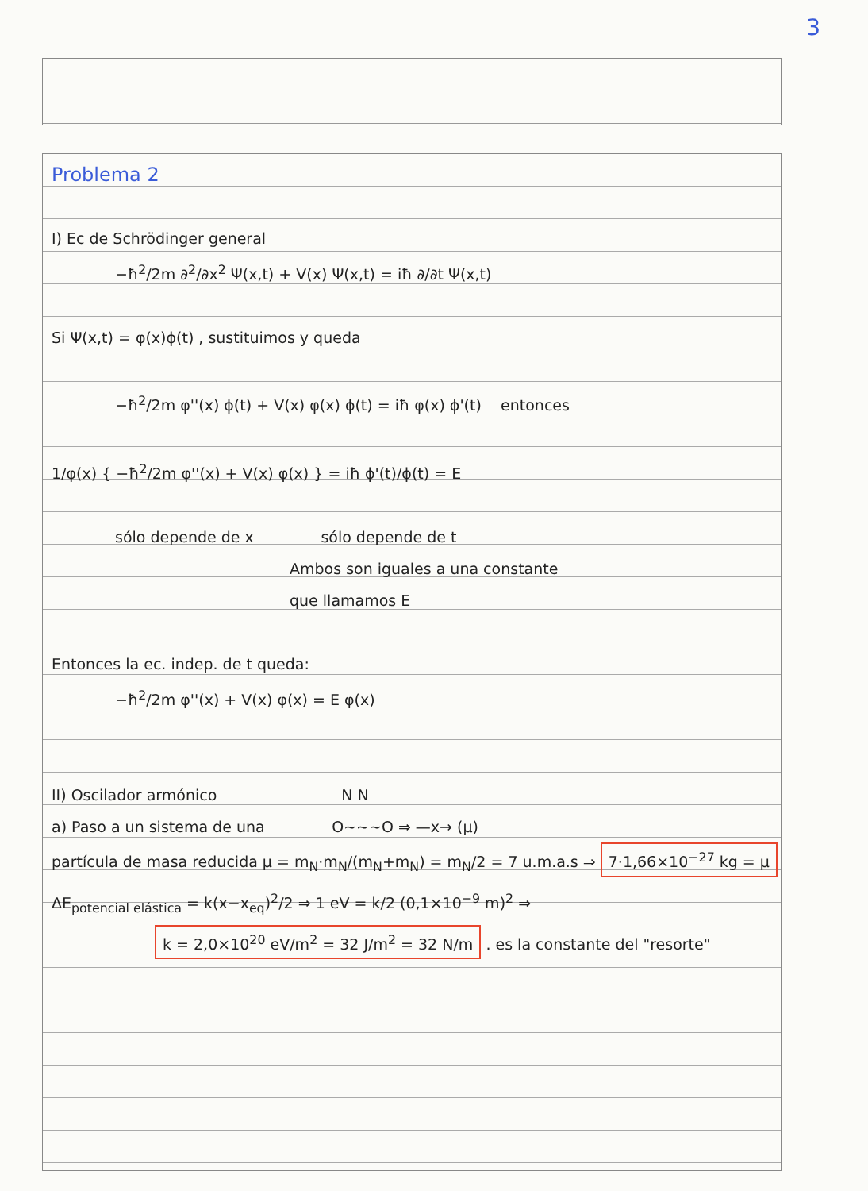3
Problema 2
I) Ec de Schrödinger general
−ħ<sup>2</sup>/2m ∂<sup>2</sup>/∂x<sup>2</sup> Ψ(x,t) + V(x) Ψ(x,t) = iħ ∂/∂t Ψ(x,t)
Si Ψ(x,t) = φ(x)ϕ(t) , sustituimos y queda
−ħ<sup>2</sup>/2m φ''(x) ϕ(t) + V(x) φ(x) ϕ(t) = iħ φ(x) ϕ'(t) entonces
1/φ(x) { −ħ<sup>2</sup>/2m φ''(x) + V(x) φ(x) } = iħ ϕ'(t)/ϕ(t) = E
sólo depende de x sólo depende de t
Ambos son iguales a una constante
que llamamos E
Entonces la ec. indep. de t queda:
−ħ<sup>2</sup>/2m φ''(x) + V(x) φ(x) = E φ(x)
II) Oscilador armónico N N
a) Paso a un sistema de una O~~~O ⇒ —x→ (μ)
partícula de masa reducida μ = m<sub>N</sub>·m<sub>N</sub>/(m<sub>N</sub>+m<sub>N</sub>) = m<sub>N</sub>/2 = 7 u.m.a.s ⇒ 7·1,66×10<sup>−27</sup> kg = μ
ΔE<sub>potencial elástica</sub> = k(x−x<sub>eq</sub>)<sup>2</sup>/2 ⇒ 1 eV = k/2 (0,1×10<sup>−9</sup> m)<sup>2</sup> ⇒
k = 2,0×10<sup>20</sup> eV/m<sup>2</sup> = 32 J/m<sup>2</sup> = 32 N/m . es la constante del "resorte"